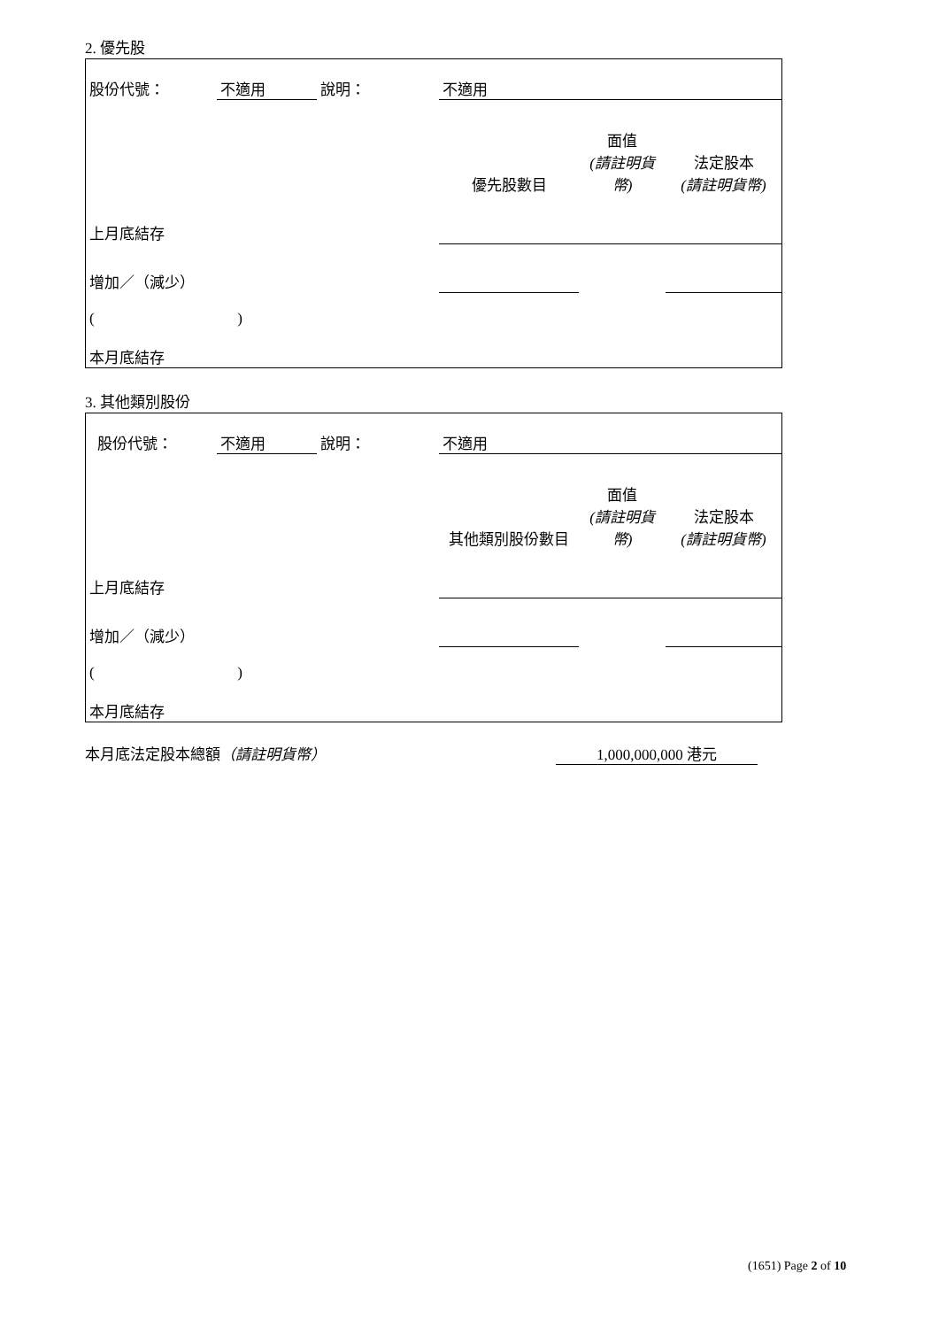2. 優先股
| 股份代號： | 不適用 | 說明： | 不適用 | | |
| | | | 優先股數目 | 面值 (請註明貨幣) | 法定股本 (請註明貨幣) |
| 上月底結存 | | | | | |
| 增加／（減少） | | | | | |
| ( ) | | | | | |
| 本月底結存 | | | | | |
3. 其他類別股份
| 股份代號： | 不適用 | 說明： | 不適用 | | |
| | | | 其他類別股份數目 | 面值 (請註明貨幣) | 法定股本 (請註明貨幣) |
| 上月底結存 | | | | | |
| 增加／（減少） | | | | | |
| ( ) | | | | | |
| 本月底結存 | | | | | |
本月底法定股本總額（請註明貨幣） 1,000,000,000 港元
(1651) Page 2 of 10